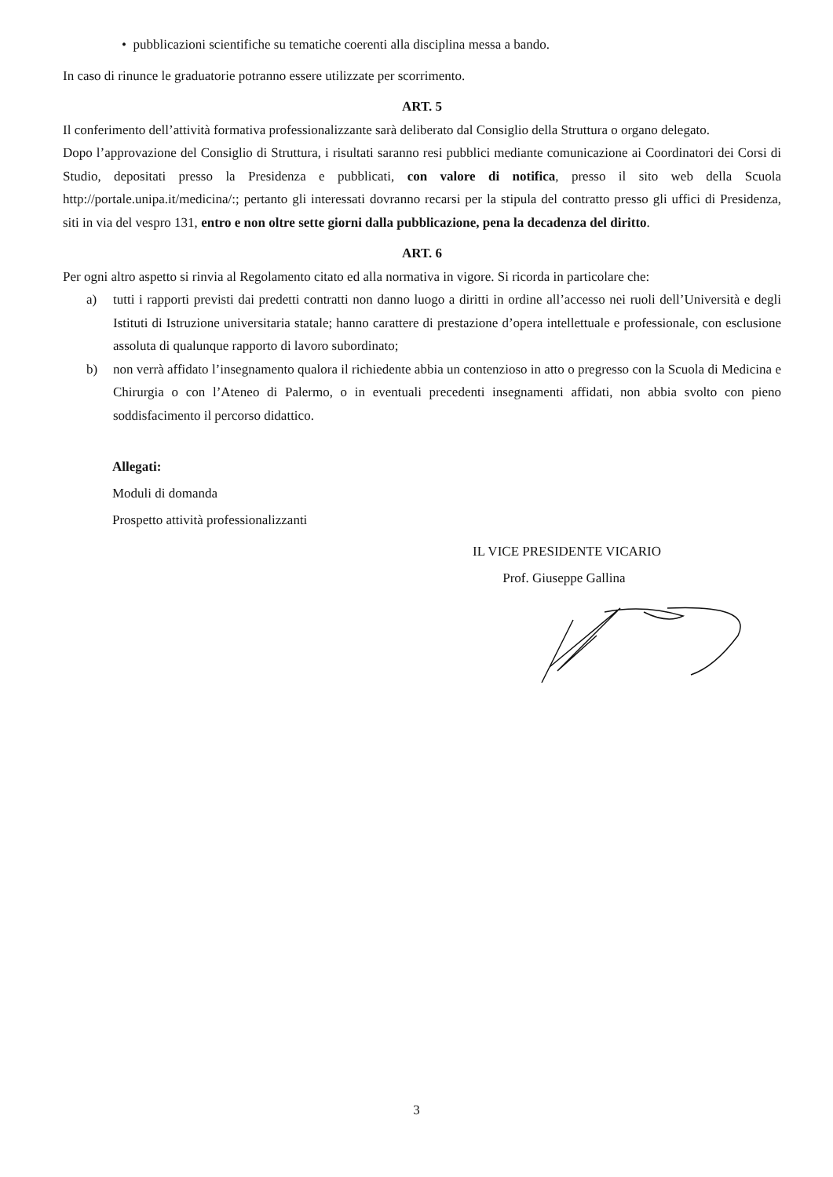• pubblicazioni scientifiche su tematiche coerenti alla disciplina messa a bando.
In caso di rinunce le graduatorie potranno essere utilizzate per scorrimento.
ART. 5
Il conferimento dell’attività formativa professionalizzante sarà deliberato dal Consiglio della Struttura o organo delegato.
Dopo l’approvazione del Consiglio di Struttura, i risultati saranno resi pubblici mediante comunicazione ai Coordinatori dei Corsi di Studio, depositati presso la Presidenza e pubblicati, con valore di notifica, presso il sito web della Scuola http://portale.unipa.it/medicina/:; pertanto gli interessati dovranno recarsi per la stipula del contratto presso gli uffici di Presidenza, siti in via del vespro 131, entro e non oltre sette giorni dalla pubblicazione, pena la decadenza del diritto.
ART. 6
Per ogni altro aspetto si rinvia al Regolamento citato ed alla normativa in vigore. Si ricorda in particolare che:
a) tutti i rapporti previsti dai predetti contratti non danno luogo a diritti in ordine all’accesso nei ruoli dell’Università e degli Istituti di Istruzione universitaria statale; hanno carattere di prestazione d’opera intellettuale e professionale, con esclusione assoluta di qualunque rapporto di lavoro subordinato;
b) non verrà affidato l’insegnamento qualora il richiedente abbia un contenzioso in atto o pregresso con la Scuola di Medicina e Chirurgia o con l’Ateneo di Palermo, o in eventuali precedenti insegnamenti affidati, non abbia svolto con pieno soddisfacimento il percorso didattico.
Allegati:
Moduli di domanda
Prospetto attività professionalizzanti
IL VICE PRESIDENTE VICARIO
Prof. Giuseppe Gallina
3